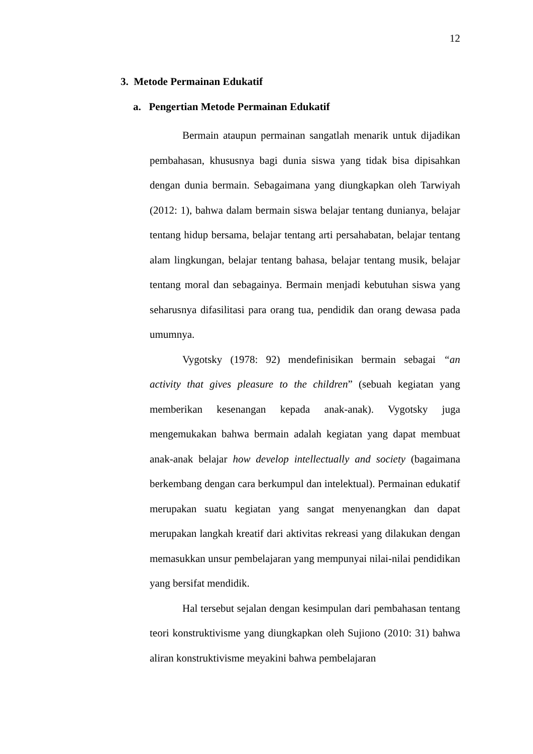12
3. Metode Permainan Edukatif
a. Pengertian Metode Permainan Edukatif
Bermain ataupun permainan sangatlah menarik untuk dijadikan pembahasan, khususnya bagi dunia siswa yang tidak bisa dipisahkan dengan dunia bermain. Sebagaimana yang diungkapkan oleh Tarwiyah (2012: 1), bahwa dalam bermain siswa belajar tentang dunianya, belajar tentang hidup bersama, belajar tentang arti persahabatan, belajar tentang alam lingkungan, belajar tentang bahasa, belajar tentang musik, belajar tentang moral dan sebagainya. Bermain menjadi kebutuhan siswa yang seharusnya difasilitasi para orang tua, pendidik dan orang dewasa pada umumnya.
Vygotsky (1978: 92) mendefinisikan bermain sebagai “an activity that gives pleasure to the children” (sebuah kegiatan yang memberikan kesenangan kepada anak-anak). Vygotsky juga mengemukakan bahwa bermain adalah kegiatan yang dapat membuat anak-anak belajar how develop intellectually and society (bagaimana berkembang dengan cara berkumpul dan intelektual). Permainan edukatif merupakan suatu kegiatan yang sangat menyenangkan dan dapat merupakan langkah kreatif dari aktivitas rekreasi yang dilakukan dengan memasukkan unsur pembelajaran yang mempunyai nilai-nilai pendidikan yang bersifat mendidik.
Hal tersebut sejalan dengan kesimpulan dari pembahasan tentang teori konstruktivisme yang diungkapkan oleh Sujiono (2010: 31) bahwa aliran konstruktivisme meyakini bahwa pembelajaran